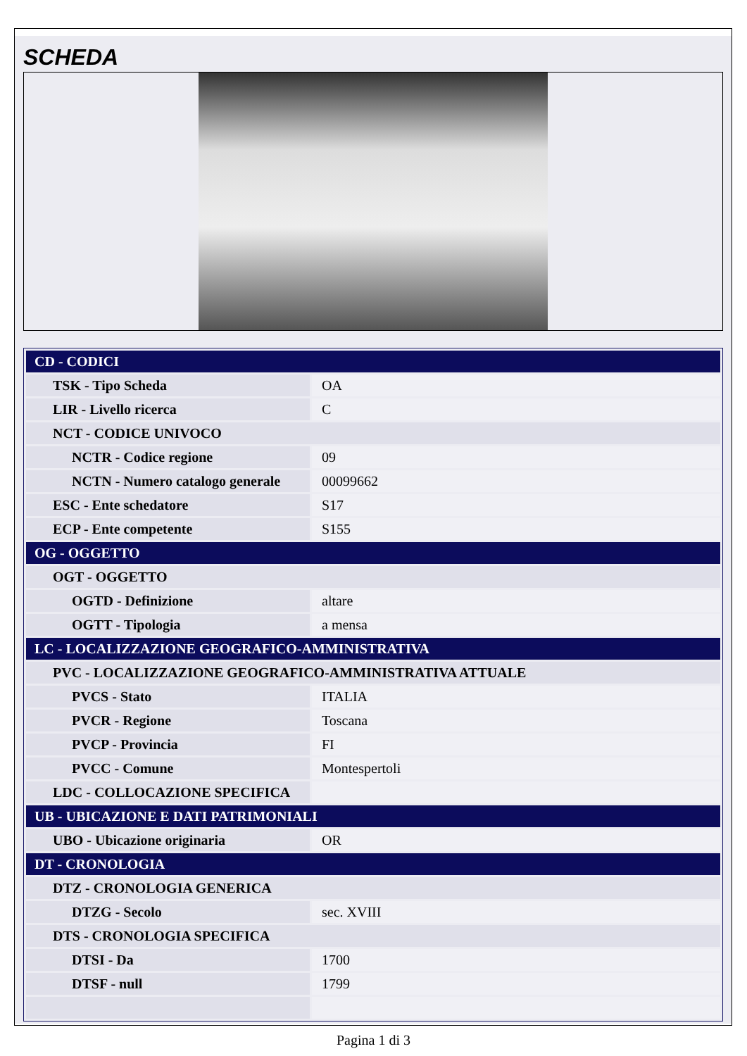SCHEDA
| CD - CODICI | |
| TSK - Tipo Scheda | OA |
| LIR - Livello ricerca | C |
| NCT - CODICE UNIVOCO | |
| NCTR - Codice regione | 09 |
| NCTN - Numero catalogo generale | 00099662 |
| ESC - Ente schedatore | S17 |
| ECP - Ente competente | S155 |
| OG - OGGETTO | |
| OGT - OGGETTO | |
| OGTD - Definizione | altare |
| OGTT - Tipologia | a mensa |
| LC - LOCALIZZAZIONE GEOGRAFICO-AMMINISTRATIVA | |
| PVC - LOCALIZZAZIONE GEOGRAFICO-AMMINISTRATIVA ATTUALE | |
| PVCS - Stato | ITALIA |
| PVCR - Regione | Toscana |
| PVCP - Provincia | FI |
| PVCC - Comune | Montespertoli |
| LDC - COLLOCAZIONE SPECIFICA | |
| UB - UBICAZIONE E DATI PATRIMONIALI | |
| UBO - Ubicazione originaria | OR |
| DT - CRONOLOGIA | |
| DTZ - CRONOLOGIA GENERICA | |
| DTZG - Secolo | sec. XVIII |
| DTS - CRONOLOGIA SPECIFICA | |
| DTSI - Da | 1700 |
| DTSF - null | 1799 |
Pagina 1 di 3